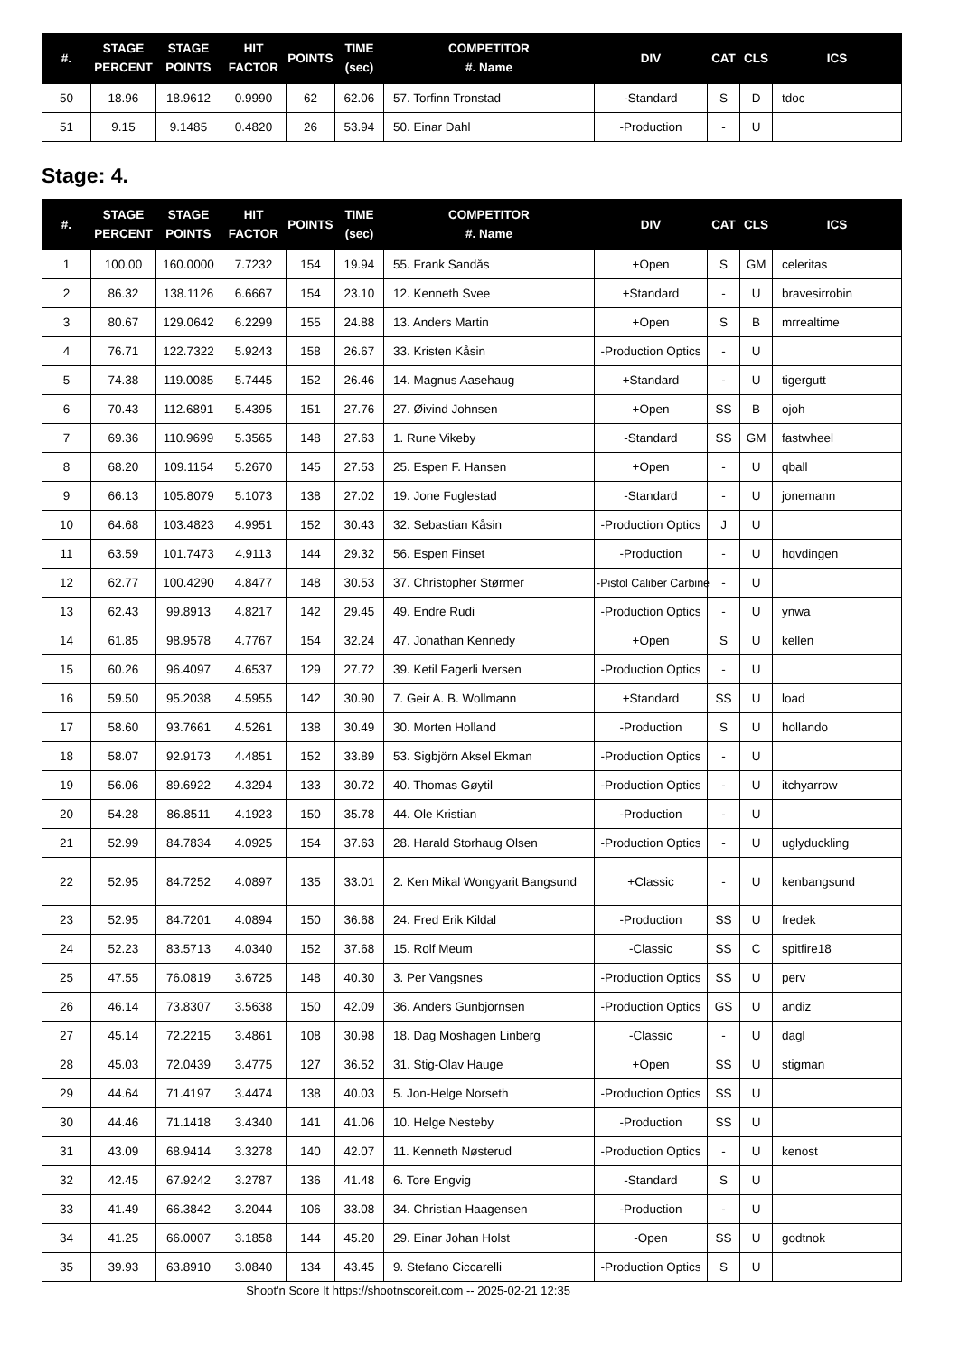| #. | STAGE PERCENT | STAGE POINTS | HIT FACTOR | POINTS | TIME (sec) | COMPETITOR #. Name | DIV | CAT | CLS | ICS |
| --- | --- | --- | --- | --- | --- | --- | --- | --- | --- | --- |
| 50 | 18.96 | 18.9612 | 0.9990 | 62 | 62.06 | 57. Torfinn Tronstad | -Standard | S | D | tdoc |
| 51 | 9.15 | 9.1485 | 0.4820 | 26 | 53.94 | 50. Einar Dahl | -Production | - | U | |
Stage: 4.
| #. | STAGE PERCENT | STAGE POINTS | HIT FACTOR | POINTS | TIME (sec) | COMPETITOR #. Name | DIV | CAT | CLS | ICS |
| --- | --- | --- | --- | --- | --- | --- | --- | --- | --- | --- |
| 1 | 100.00 | 160.0000 | 7.7232 | 154 | 19.94 | 55. Frank Sandås | +Open | S | GM | celeritas |
| 2 | 86.32 | 138.1126 | 6.6667 | 154 | 23.10 | 12. Kenneth Svee | +Standard | - | U | bravesirrobin |
| 3 | 80.67 | 129.0642 | 6.2299 | 155 | 24.88 | 13. Anders Martin | +Open | S | B | mrrealtime |
| 4 | 76.71 | 122.7322 | 5.9243 | 158 | 26.67 | 33. Kristen Kåsin | -Production Optics | - | U | |
| 5 | 74.38 | 119.0085 | 5.7445 | 152 | 26.46 | 14. Magnus Aasehaug | +Standard | - | U | tigergutt |
| 6 | 70.43 | 112.6891 | 5.4395 | 151 | 27.76 | 27. Øivind Johnsen | +Open | SS | B | ojoh |
| 7 | 69.36 | 110.9699 | 5.3565 | 148 | 27.63 | 1. Rune Vikeby | -Standard | SS | GM | fastwheel |
| 8 | 68.20 | 109.1154 | 5.2670 | 145 | 27.53 | 25. Espen F. Hansen | +Open | - | U | qball |
| 9 | 66.13 | 105.8079 | 5.1073 | 138 | 27.02 | 19. Jone Fuglestad | -Standard | - | U | jonemann |
| 10 | 64.68 | 103.4823 | 4.9951 | 152 | 30.43 | 32. Sebastian Kåsin | -Production Optics | J | U | |
| 11 | 63.59 | 101.7473 | 4.9113 | 144 | 29.32 | 56. Espen Finset | -Production | - | U | hqvdingen |
| 12 | 62.77 | 100.4290 | 4.8477 | 148 | 30.53 | 37. Christopher Størmer | -Pistol Caliber Carbine | - | U | |
| 13 | 62.43 | 99.8913 | 4.8217 | 142 | 29.45 | 49. Endre Rudi | -Production Optics | - | U | ynwa |
| 14 | 61.85 | 98.9578 | 4.7767 | 154 | 32.24 | 47. Jonathan Kennedy | +Open | S | U | kellen |
| 15 | 60.26 | 96.4097 | 4.6537 | 129 | 27.72 | 39. Ketil Fagerli Iversen | -Production Optics | - | U | |
| 16 | 59.50 | 95.2038 | 4.5955 | 142 | 30.90 | 7. Geir A. B. Wollmann | +Standard | SS | U | load |
| 17 | 58.60 | 93.7661 | 4.5261 | 138 | 30.49 | 30. Morten Holland | -Production | S | U | hollando |
| 18 | 58.07 | 92.9173 | 4.4851 | 152 | 33.89 | 53. Sigbjörn Aksel Ekman | -Production Optics | - | U | |
| 19 | 56.06 | 89.6922 | 4.3294 | 133 | 30.72 | 40. Thomas Gøytil | -Production Optics | - | U | itchyarrow |
| 20 | 54.28 | 86.8511 | 4.1923 | 150 | 35.78 | 44. Ole Kristian | -Production | - | U | |
| 21 | 52.99 | 84.7834 | 4.0925 | 154 | 37.63 | 28. Harald Storhaug Olsen | -Production Optics | - | U | uglyduckling |
| 22 | 52.95 | 84.7252 | 4.0897 | 135 | 33.01 | 2. Ken Mikal Wongyarit Bangsund | +Classic | - | U | kenbangsund |
| 23 | 52.95 | 84.7201 | 4.0894 | 150 | 36.68 | 24. Fred Erik Kildal | -Production | SS | U | fredek |
| 24 | 52.23 | 83.5713 | 4.0340 | 152 | 37.68 | 15. Rolf Meum | -Classic | SS | C | spitfire18 |
| 25 | 47.55 | 76.0819 | 3.6725 | 148 | 40.30 | 3. Per Vangsnes | -Production Optics | SS | U | perv |
| 26 | 46.14 | 73.8307 | 3.5638 | 150 | 42.09 | 36. Anders Gunbjornsen | -Production Optics | GS | U | andiz |
| 27 | 45.14 | 72.2215 | 3.4861 | 108 | 30.98 | 18. Dag Moshagen Linberg | -Classic | - | U | dagl |
| 28 | 45.03 | 72.0439 | 3.4775 | 127 | 36.52 | 31. Stig-Olav Hauge | +Open | SS | U | stigman |
| 29 | 44.64 | 71.4197 | 3.4474 | 138 | 40.03 | 5. Jon-Helge Norseth | -Production Optics | SS | U | |
| 30 | 44.46 | 71.1418 | 3.4340 | 141 | 41.06 | 10. Helge Nesteby | -Production | SS | U | |
| 31 | 43.09 | 68.9414 | 3.3278 | 140 | 42.07 | 11. Kenneth Nøsterud | -Production Optics | - | U | kenost |
| 32 | 42.45 | 67.9242 | 3.2787 | 136 | 41.48 | 6. Tore Engvig | -Standard | S | U | |
| 33 | 41.49 | 66.3842 | 3.2044 | 106 | 33.08 | 34. Christian Haagensen | -Production | - | U | |
| 34 | 41.25 | 66.0007 | 3.1858 | 144 | 45.20 | 29. Einar Johan Holst | -Open | SS | U | godtnok |
| 35 | 39.93 | 63.8910 | 3.0840 | 134 | 43.45 | 9. Stefano Ciccarelli | -Production Optics | S | U | |
Shoot'n Score It https://shootnscoreit.com -- 2025-02-21 12:35